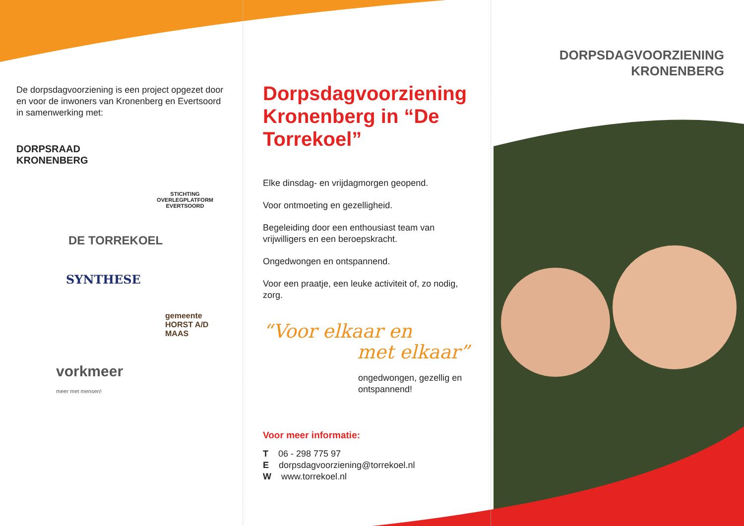De dorpsdagvoorziening is een project opgezet door en voor de inwoners van Kronenberg en Evertsoord in samenwerking met:
DORPSRAAD
KRONENBERG
STICHTING OVERLEGPLATFORM EVERTSOORD
DE TORREKOEL
SYNTHESE
gemeente HORST A/D MAAS
vorkmeer
meer met mensen!
Dorpsdagvoorziening Kronenberg in “De Torrekoel”
Elke dinsdag- en vrijdagmorgen geopend.
Voor ontmoeting en gezelligheid.
Begeleiding door een enthousiast team van vrijwilligers en een beroepskracht.
Ongedwongen en ontspannend.
Voor een praatje, een leuke activiteit of, zo nodig, zorg.
“Voor elkaar en
met elkaar”
ongedwongen, gezellig en ontspannend!
Voor meer informatie:
T 06 - 298 775 97
E dorpsdagvoorziening@torrekoel.nl
W www.torrekoel.nl
DORPSDAGVOORZIENING
KRONENBERG